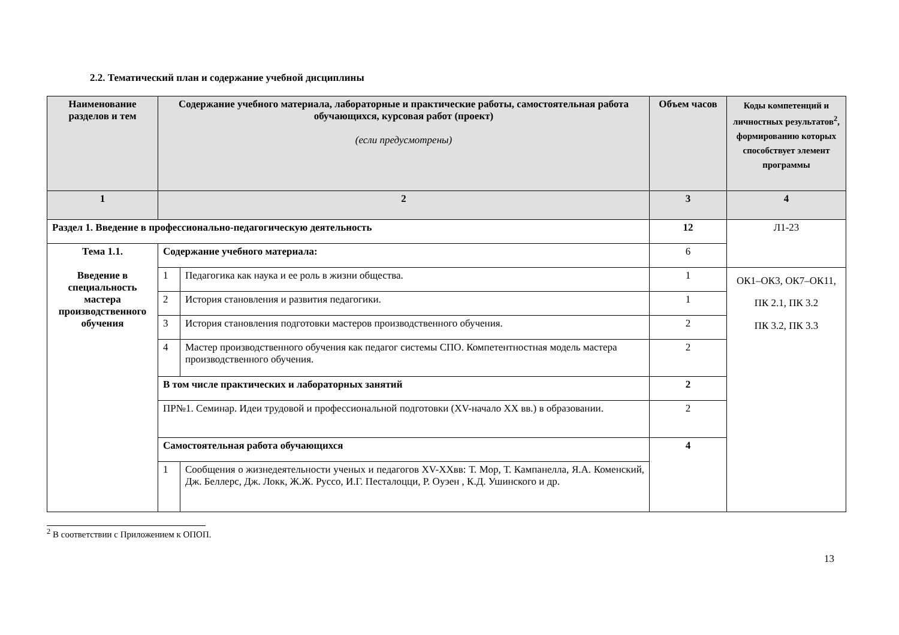2.2. Тематический план и содержание учебной дисциплины
| Наименование разделов и тем | Содержание учебного материала, лабораторные и практические работы, самостоятельная работа обучающихся, курсовая работ (проект) (если предусмотрены) | | Объем часов | Коды компетенций и личностных результатов<sup>2</sup>, формированию которых способствует элемент программы |
| --- | --- | --- | --- | --- |
| 1 | 2 | | 3 | 4 |
| Раздел 1. Введение в профессионально-педагогическую деятельность | | | 12 | Л1-23 |
| Тема 1.1. Введение в специальность мастера производственного обучения | Содержание учебного материала: | | 6 | |
| | 1 | Педагогика как наука и ее роль в жизни общества. | 1 | ОК1–ОК3, ОК7–ОК11, ПК 2.1, ПК 3.2 ПК 3.2, ПК 3.3 |
| | 2 | История становления и развития педагогики. | 1 | |
| | 3 | История становления подготовки мастеров производственного обучения. | 2 | |
| | 4 | Мастер производственного обучения как педагог системы СПО. Компетентностная модель мастера производственного обучения. | 2 | |
| | В том числе практических и лабораторных занятий | | 2 | |
| | ПР№1. Семинар. Идеи трудовой и профессиональной подготовки (XV-начало XX вв.) в образовании. | | 2 | |
| | Самостоятельная работа обучающихся | | 4 | |
| | 1 | Сообщения о жизнедеятельности ученых и педагогов XV-XXвв: Т. Мор, Т. Кампанелла, Я.А. Коменский, Дж. Беллерс, Дж. Локк, Ж.Ж. Руссо, И.Г. Песталоцци, Р. Оуэен , К.Д. Ушинского и др. | | |
<sup>2</sup> В соответствии с Приложением к ОПОП.
13